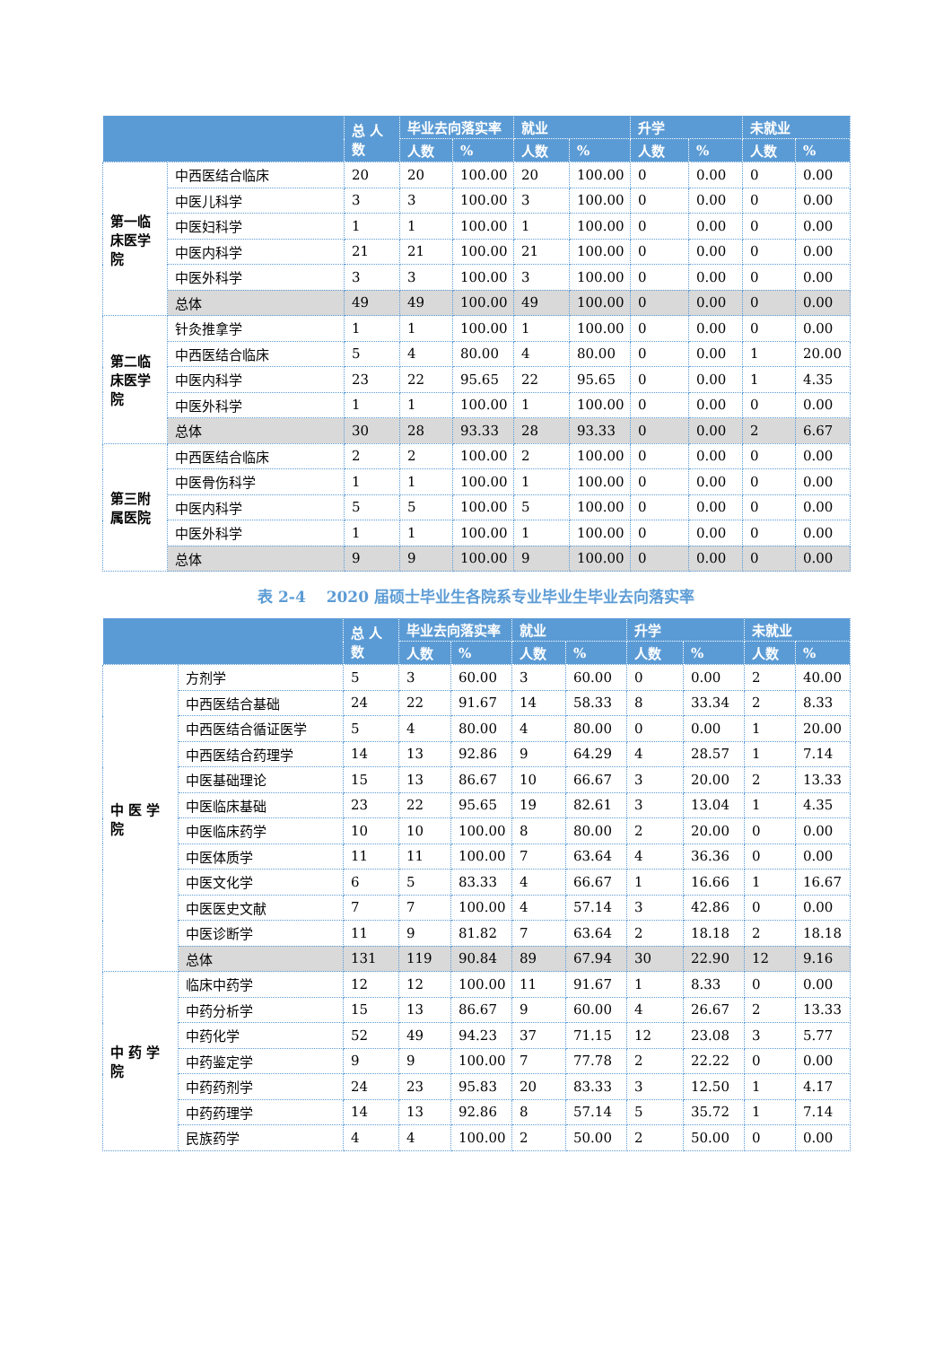| | | 总 人数 | 毕业去向落实率 | | 就业 | | 升学 | | 未就业 | |
| --- | --- | --- | --- | --- | --- | --- | --- | --- | --- | --- |
| | | | 人数 | % | 人数 | % | 人数 | % | 人数 | % |
| 第一临床医学院 | 中西医结合临床 | 20 | 20 | 100.00 | 20 | 100.00 | 0 | 0.00 | 0 | 0.00 |
| | 中医儿科学 | 3 | 3 | 100.00 | 3 | 100.00 | 0 | 0.00 | 0 | 0.00 |
| | 中医妇科学 | 1 | 1 | 100.00 | 1 | 100.00 | 0 | 0.00 | 0 | 0.00 |
| | 中医内科学 | 21 | 21 | 100.00 | 21 | 100.00 | 0 | 0.00 | 0 | 0.00 |
| | 中医外科学 | 3 | 3 | 100.00 | 3 | 100.00 | 0 | 0.00 | 0 | 0.00 |
| | 总体 | 49 | 49 | 100.00 | 49 | 100.00 | 0 | 0.00 | 0 | 0.00 |
| 第二临床医学院 | 针灸推拿学 | 1 | 1 | 100.00 | 1 | 100.00 | 0 | 0.00 | 0 | 0.00 |
| | 中西医结合临床 | 5 | 4 | 80.00 | 4 | 80.00 | 0 | 0.00 | 1 | 20.00 |
| | 中医内科学 | 23 | 22 | 95.65 | 22 | 95.65 | 0 | 0.00 | 1 | 4.35 |
| | 中医外科学 | 1 | 1 | 100.00 | 1 | 100.00 | 0 | 0.00 | 0 | 0.00 |
| | 总体 | 30 | 28 | 93.33 | 28 | 93.33 | 0 | 0.00 | 2 | 6.67 |
| 第三附属医院 | 中西医结合临床 | 2 | 2 | 100.00 | 2 | 100.00 | 0 | 0.00 | 0 | 0.00 |
| | 中医骨伤科学 | 1 | 1 | 100.00 | 1 | 100.00 | 0 | 0.00 | 0 | 0.00 |
| | 中医内科学 | 5 | 5 | 100.00 | 5 | 100.00 | 0 | 0.00 | 0 | 0.00 |
| | 中医外科学 | 1 | 1 | 100.00 | 1 | 100.00 | 0 | 0.00 | 0 | 0.00 |
| | 总体 | 9 | 9 | 100.00 | 9 | 100.00 | 0 | 0.00 | 0 | 0.00 |
表 2-4　 2020 届硕士毕业生各院系专业毕业生毕业去向落实率
| | | 总 人数 | 毕业去向落实率 | | 就业 | | 升学 | | 未就业 | |
| --- | --- | --- | --- | --- | --- | --- | --- | --- | --- | --- |
| | | | 人数 | % | 人数 | % | 人数 | % | 人数 | % |
| 中 医 学 院 | 方剂学 | 5 | 3 | 60.00 | 3 | 60.00 | 0 | 0.00 | 2 | 40.00 |
| | 中西医结合基础 | 24 | 22 | 91.67 | 14 | 58.33 | 8 | 33.34 | 2 | 8.33 |
| | 中西医结合循证医学 | 5 | 4 | 80.00 | 4 | 80.00 | 0 | 0.00 | 1 | 20.00 |
| | 中西医结合药理学 | 14 | 13 | 92.86 | 9 | 64.29 | 4 | 28.57 | 1 | 7.14 |
| | 中医基础理论 | 15 | 13 | 86.67 | 10 | 66.67 | 3 | 20.00 | 2 | 13.33 |
| | 中医临床基础 | 23 | 22 | 95.65 | 19 | 82.61 | 3 | 13.04 | 1 | 4.35 |
| | 中医临床药学 | 10 | 10 | 100.00 | 8 | 80.00 | 2 | 20.00 | 0 | 0.00 |
| | 中医体质学 | 11 | 11 | 100.00 | 7 | 63.64 | 4 | 36.36 | 0 | 0.00 |
| | 中医文化学 | 6 | 5 | 83.33 | 4 | 66.67 | 1 | 16.66 | 1 | 16.67 |
| | 中医医史文献 | 7 | 7 | 100.00 | 4 | 57.14 | 3 | 42.86 | 0 | 0.00 |
| | 中医诊断学 | 11 | 9 | 81.82 | 7 | 63.64 | 2 | 18.18 | 2 | 18.18 |
| | 总体 | 131 | 119 | 90.84 | 89 | 67.94 | 30 | 22.90 | 12 | 9.16 |
| 中 药 学 院 | 临床中药学 | 12 | 12 | 100.00 | 11 | 91.67 | 1 | 8.33 | 0 | 0.00 |
| | 中药分析学 | 15 | 13 | 86.67 | 9 | 60.00 | 4 | 26.67 | 2 | 13.33 |
| | 中药化学 | 52 | 49 | 94.23 | 37 | 71.15 | 12 | 23.08 | 3 | 5.77 |
| | 中药鉴定学 | 9 | 9 | 100.00 | 7 | 77.78 | 2 | 22.22 | 0 | 0.00 |
| | 中药药剂学 | 24 | 23 | 95.83 | 20 | 83.33 | 3 | 12.50 | 1 | 4.17 |
| | 中药药理学 | 14 | 13 | 92.86 | 8 | 57.14 | 5 | 35.72 | 1 | 7.14 |
| | 民族药学 | 4 | 4 | 100.00 | 2 | 50.00 | 2 | 50.00 | 0 | 0.00 |